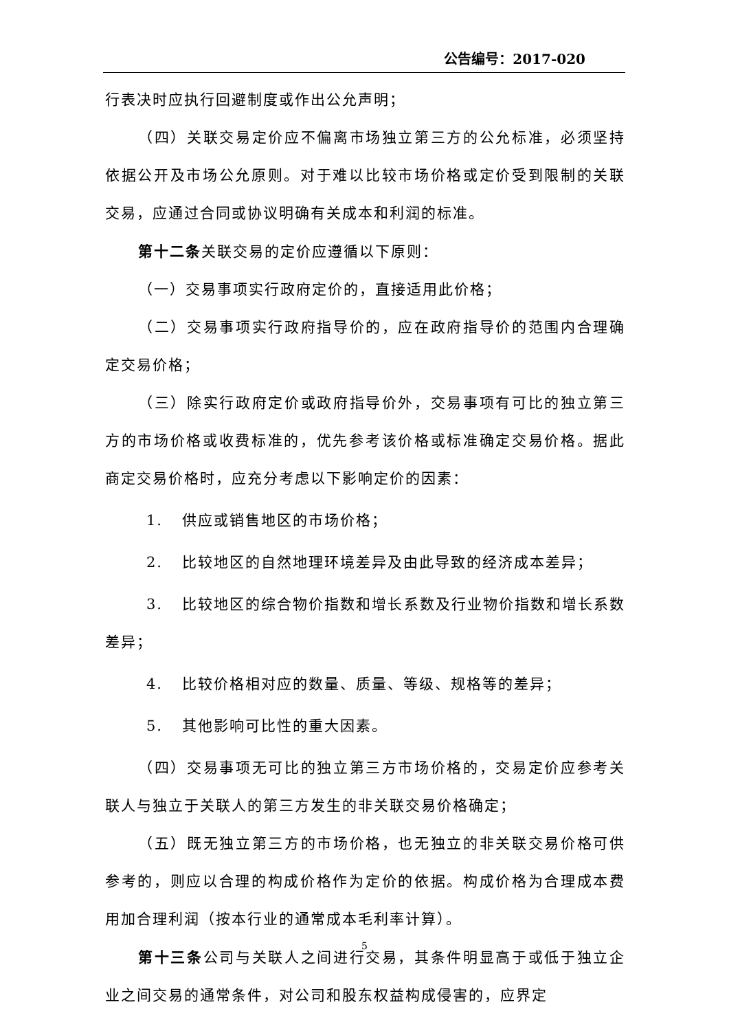公告编号：2017-020
行表决时应执行回避制度或作出公允声明；
（四）关联交易定价应不偏离市场独立第三方的公允标准，必须坚持依据公开及市场公允原则。对于难以比较市场价格或定价受到限制的关联交易，应通过合同或协议明确有关成本和利润的标准。
第十二条关联交易的定价应遵循以下原则：
（一）交易事项实行政府定价的，直接适用此价格；
（二）交易事项实行政府指导价的，应在政府指导价的范围内合理确定交易价格；
（三）除实行政府定价或政府指导价外，交易事项有可比的独立第三方的市场价格或收费标准的，优先参考该价格或标准确定交易价格。据此商定交易价格时，应充分考虑以下影响定价的因素：
1. 供应或销售地区的市场价格；
2. 比较地区的自然地理环境差异及由此导致的经济成本差异；
3. 比较地区的综合物价指数和增长系数及行业物价指数和增长系数差异；
4. 比较价格相对应的数量、质量、等级、规格等的差异；
5. 其他影响可比性的重大因素。
（四）交易事项无可比的独立第三方市场价格的，交易定价应参考关联人与独立于关联人的第三方发生的非关联交易价格确定；
（五）既无独立第三方的市场价格，也无独立的非关联交易价格可供参考的，则应以合理的构成价格作为定价的依据。构成价格为合理成本费用加合理利润（按本行业的通常成本毛利率计算）。
第十三条公司与关联人之间进行交易，其条件明显高于或低于独立企业之间交易的通常条件，对公司和股东权益构成侵害的，应界定
5